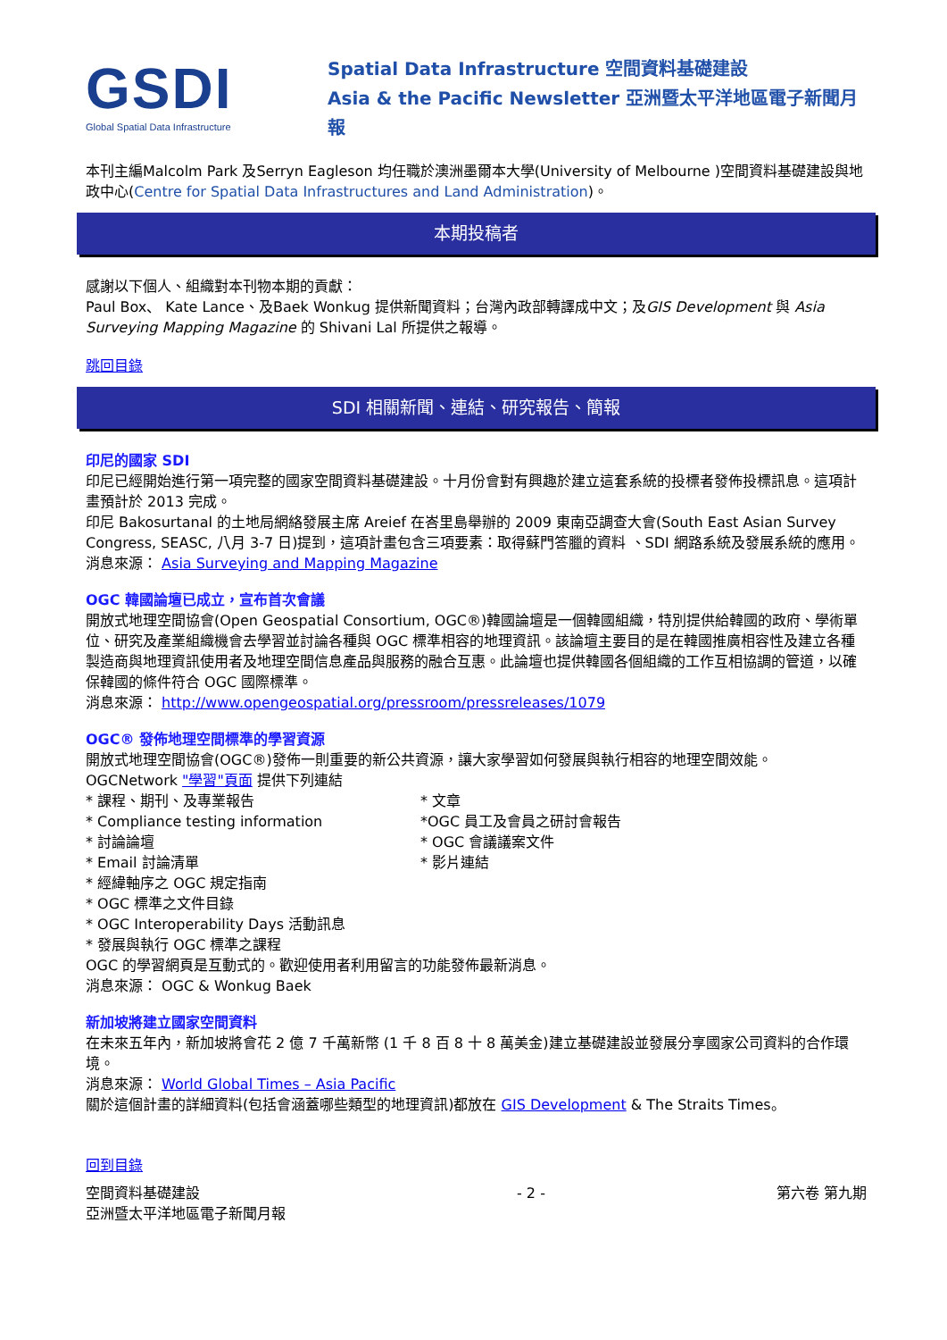GSDI
Global Spatial Data Infrastructure
Spatial Data Infrastructure 空間資料基礎建設
Asia & the Pacific Newsletter 亞洲暨太平洋地區電子新聞月報
本刊主編Malcolm Park 及Serryn Eagleson 均任職於澳洲墨爾本大學(University of Melbourne )空間資料基礎建設與地政中心(Centre for Spatial Data Infrastructures and Land Administration)。
本期投稿者
感謝以下個人、組織對本刊物本期的貢獻：
Paul Box、 Kate Lance、及Baek Wonkug 提供新聞資料；台灣內政部轉譯成中文；及GIS Development 與 Asia Surveying Mapping Magazine 的 Shivani Lal 所提供之報導。
跳回目錄
SDI 相關新聞、連結、研究報告、簡報
印尼的國家 SDI
印尼已經開始進行第一項完整的國家空間資料基礎建設。十月份會對有興趣於建立這套系統的投標者發佈投標訊息。這項計畫預計於 2013 完成。
印尼 Bakosurtanal 的土地局網絡發展主席 Areief 在峇里島舉辦的 2009 東南亞調查大會(South East Asian Survey Congress, SEASC, 八月 3-7 日)提到，這項計畫包含三項要素：取得蘇門答臘的資料 、SDI 網路系統及發展系統的應用。
消息來源： Asia Surveying and Mapping Magazine
OGC 韓國論壇已成立，宣布首次會議
開放式地理空間協會(Open Geospatial Consortium, OGC®)韓國論壇是一個韓國組織，特別提供給韓國的政府、學術單位、研究及產業組織機會去學習並討論各種與 OGC 標準相容的地理資訊。該論壇主要目的是在韓國推廣相容性及建立各種製造商與地理資訊使用者及地理空間信息產品與服務的融合互惠。此論壇也提供韓國各個組織的工作互相協調的管道，以確保韓國的條件符合 OGC 國際標準。
消息來源： http://www.opengeospatial.org/pressroom/pressreleases/1079
OGC® 發佈地理空間標準的學習資源
開放式地理空間協會(OGC®)發佈一則重要的新公共資源，讓大家學習如何發展與執行相容的地理空間效能。
OGCNetwork "學習"頁面 提供下列連結
* 課程、期刊、及專業報告
* Compliance testing information
* 討論論壇
* Email 討論清單
* 經緯軸序之 OGC 規定指南
* OGC 標準之文件目錄
* OGC Interoperability Days 活動訊息
* 發展與執行 OGC 標準之課程
* 文章
*OGC 員工及會員之研討會報告
* OGC 會議議案文件
* 影片連結
OGC 的學習網頁是互動式的。歡迎使用者利用留言的功能發佈最新消息。
消息來源： OGC & Wonkug Baek
新加坡將建立國家空間資料
在未來五年內，新加坡將會花 2 億 7 千萬新幣 (1 千 8 百 8 十 8 萬美金)建立基礎建設並發展分享國家公司資料的合作環境。
消息來源： World Global Times – Asia Pacific
關於這個計畫的詳細資料(包括會涵蓋哪些類型的地理資訊)都放在 GIS Development & The Straits Times。
回到目錄
空間資料基礎建設
亞洲暨太平洋地區電子新聞月報 - 2 - 第六卷 第九期